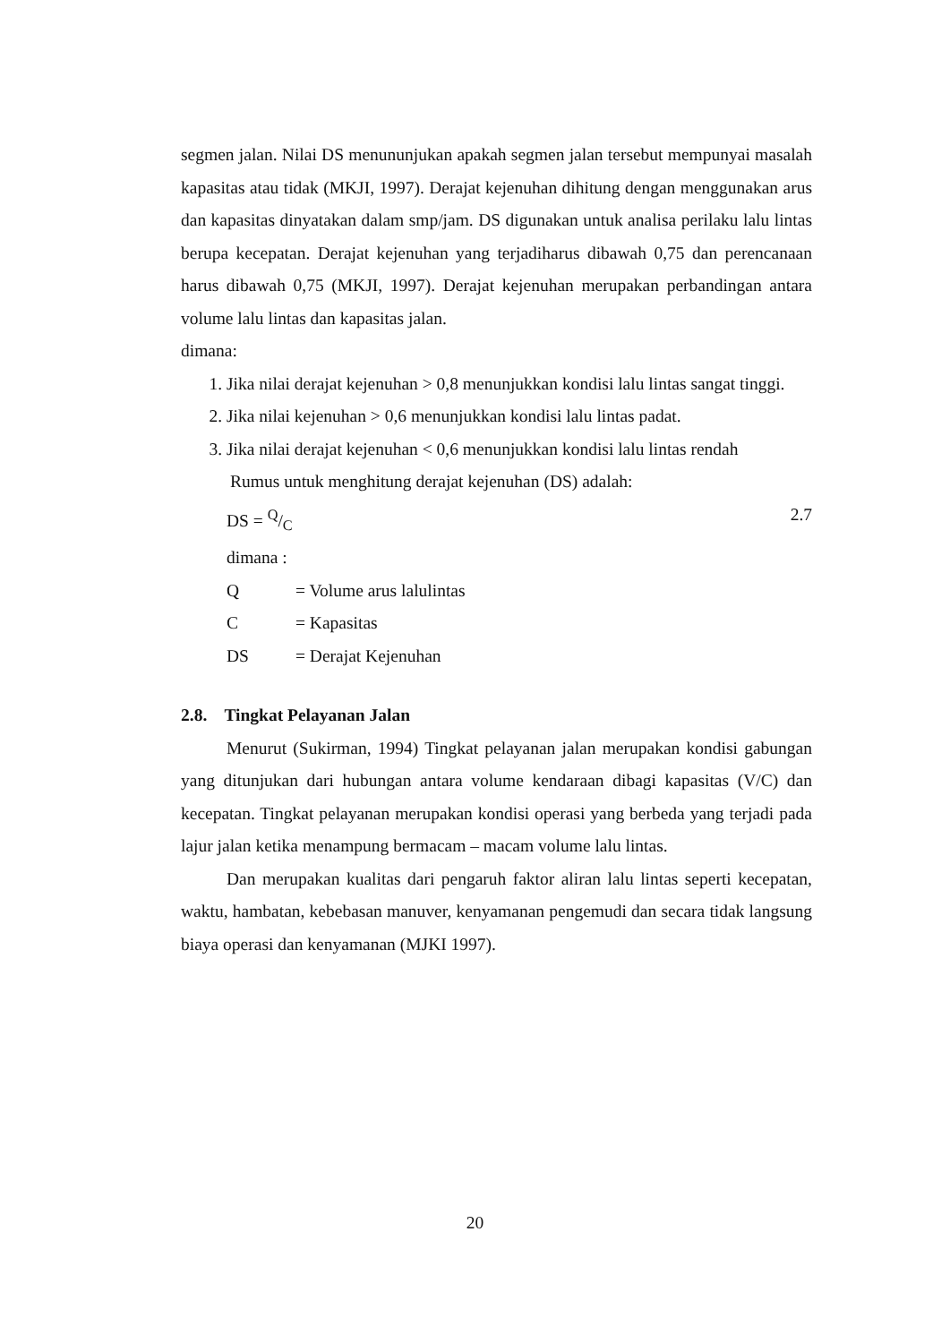segmen jalan. Nilai DS menununjukan apakah segmen jalan tersebut mempunyai masalah kapasitas atau tidak (MKJI, 1997). Derajat kejenuhan dihitung dengan menggunakan arus dan kapasitas dinyatakan dalam smp/jam. DS digunakan untuk analisa perilaku lalu lintas berupa kecepatan. Derajat kejenuhan yang terjadiharus dibawah 0,75 dan perencanaan harus dibawah 0,75 (MKJI, 1997). Derajat kejenuhan merupakan perbandingan antara volume lalu lintas dan kapasitas jalan.
dimana:
1. Jika nilai derajat kejenuhan > 0,8 menunjukkan kondisi lalu lintas sangat tinggi.
2. Jika nilai kejenuhan > 0,6 menunjukkan kondisi lalu lintas padat.
3. Jika nilai derajat kejenuhan < 0,6 menunjukkan kondisi lalu lintas rendah
Rumus untuk menghitung derajat kejenuhan (DS) adalah:
DS = Q/C 2.7
dimana :
Q = Volume arus lalulintas
C = Kapasitas
DS = Derajat Kejenuhan
2.8. Tingkat Pelayanan Jalan
Menurut (Sukirman, 1994) Tingkat pelayanan jalan merupakan kondisi gabungan yang ditunjukan dari hubungan antara volume kendaraan dibagi kapasitas (V/C) dan kecepatan. Tingkat pelayanan merupakan kondisi operasi yang berbeda yang terjadi pada lajur jalan ketika menampung bermacam – macam volume lalu lintas.
Dan merupakan kualitas dari pengaruh faktor aliran lalu lintas seperti kecepatan, waktu, hambatan, kebebasan manuver, kenyamanan pengemudi dan secara tidak langsung biaya operasi dan kenyamanan (MJKI 1997).
20